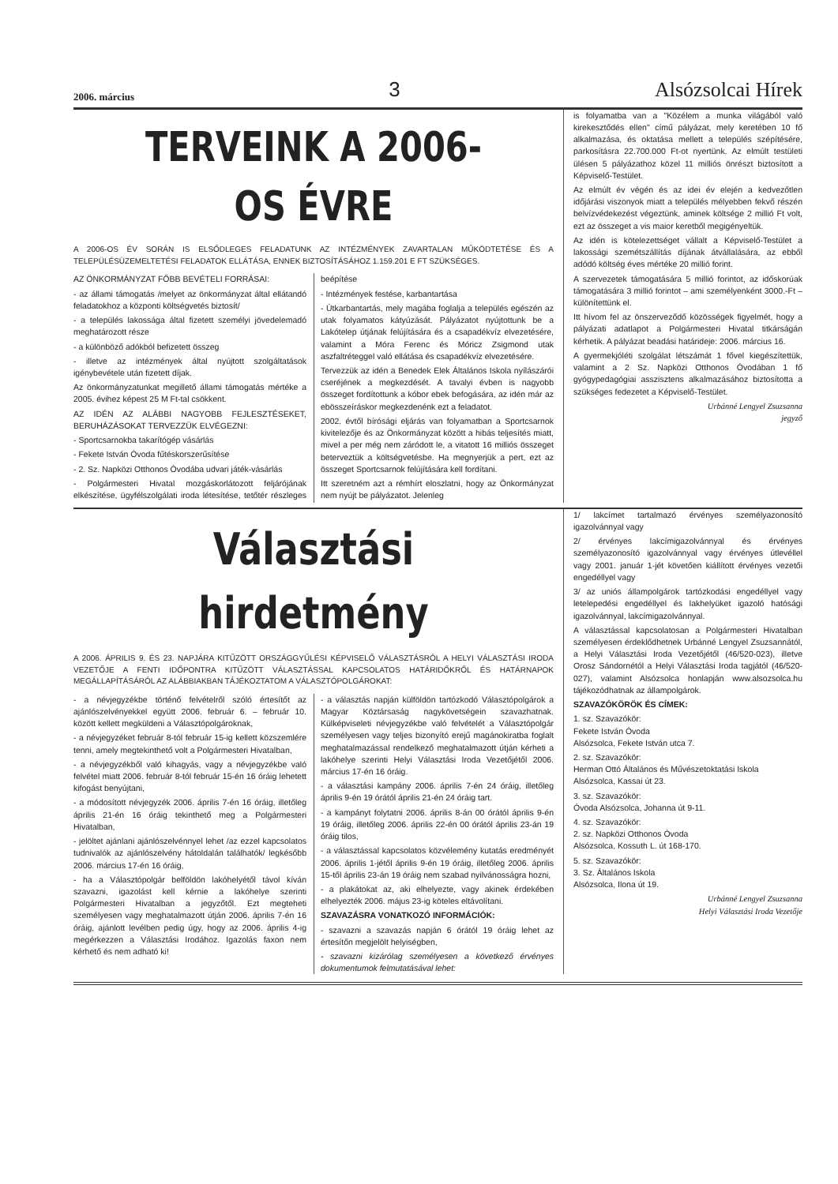2006. március 3 Alsózsolcai Hírek
TERVEINK A 2006-OS ÉVRE
A 2006-OS ÉV SORÁN IS ELSŐDLEGES FELADATUNK AZ INTÉZMÉNYEK ZAVARTALAN MŰKÖDTETÉSE ÉS A TELEPÜLÉSÜZEMELTETÉSI FELADATOK ELLÁTÁSA, ENNEK BIZTOSÍTÁSÁHOZ 1.159.201 E FT SZÜKSÉGES.
AZ ÖNKORMÁNYZAT FŐBB BEVÉTELI FORRÁSAI:
- az állami támogatás /melyet az önkormányzat által ellátandó feladatokhoz a központi költségvetés biztosít/
- a település lakossága által fizetett személyi jövedelemadó meghatározott része
- a különböző adókból befizetett összeg
- illetve az intézmények által nyújtott szolgáltatások igénybevétele után fizetett díjak.
Az önkormányzatunkat megillető állami támogatás mértéke a 2005. évihez képest 25 M Ft-tal csökkent.
AZ IDÉN AZ ALÁBBI NAGYOBB FEJLESZTÉSEKET, BERUHÁZÁSOKAT TERVEZZÜK ELVÉGEZNI:
- Sportcsarnokba takarítógép vásárlás
- Fekete István Óvoda fűtéskorszerűsítése
- 2. Sz. Napközi Otthonos Óvodába udvari játék-vásárlás
- Polgármesteri Hivatal mozgáskorlátozott feljárójának elkészítése, ügyfélszolgálati iroda létesítése, tetőtér részleges beépítése
- Intézmények festése, karbantartása
- Útkarbantartás, mely magába foglalja a település egészén az utak folyamatos kátyúzását. Pályázatot nyújtottunk be a Lakótelep útjának felújítására és a csapadékvíz elvezetésére, valamint a Móra Ferenc és Móricz Zsigmond utak aszfaltréteggel való ellátása és csapadékvíz elvezetésére.
Tervezzük az idén a Benedek Elek Általános Iskola nyílászárói cseréjének a megkezdését. A tavalyi évben is nagyobb összeget fordítottunk a kóbor ebek befogására, az idén már az ebösszeíráskor megkezdenénk ezt a feladatot.
2002. évtől bírósági eljárás van folyamatban a Sportcsarnok kivitelezője és az Önkormányzat között a hibás teljesítés miatt, mivel a per még nem záródott le, a vitatott 16 milliós összeget beterveztük a költségvetésbe. Ha megnyerjük a pert, ezt az összeget Sportcsarnok felújítására kell fordítani.
Itt szeretném azt a rémhírt eloszlatni, hogy az Önkormányzat nem nyújt be pályázatot. Jelenleg
is folyamatba van a "Közélem a munka világából való kirekesztődés ellen" című pályázat, mely keretében 10 fő alkalmazása, és oktatása mellett a település szépítésére, parkosításra 22.700.000 Ft-ot nyertünk. Az elmúlt testületi ülésen 5 pályázathoz közel 11 milliós önrészt biztosított a Képviselő-Testület.
Az elmúlt év végén és az idei év elején a kedvezőtlen időjárási viszonyok miatt a település mélyebben fekvő részén belvízvédekezést végeztünk, aminek költsége 2 millió Ft volt, ezt az összeget a vis maior keretből megigényeltük.
Az idén is kötelezettséget vállalt a Képviselő-Testület a lakossági szemétszállítás díjának átvállalására, az ebből adódó költség éves mértéke 20 millió forint.
A szervezetek támogatására 5 millió forintot, az időskorúak támogatására 3 millió forintot – ami személyenként 3000.-Ft – különítettünk el.
Itt hívom fel az önszerveződő közösségek figyelmét, hogy a pályázati adatlapot a Polgármesteri Hivatal titkárságán kérhetik. A pályázat beadási határideje: 2006. március 16.
A gyermekjóléti szolgálat létszámát 1 fővel kiegészítettük, valamint a 2 Sz. Napközi Otthonos Óvodában 1 fő gyógypedagógiai asszisztens alkalmazásához biztosította a szükséges fedezetet a Képviselő-Testület.
Urbánné Lengyel Zsuzsanna
jegyző
Választási hirdetmény
A 2006. ÁPRILIS 9. ÉS 23. NAPJÁRA KITŰZÖTT ORSZÁGGYŰLÉSI KÉPVISELŐ VÁLASZTÁSRÓL A HELYI VÁLASZTÁSI IRODA VEZETŐJE A FENTI IDŐPONTRA KITŰZÖTT VÁLASZTÁSSAL KAPCSOLATOS HATÁRIDŐKRŐL ÉS HATÁRNAPOK MEGÁLLAPÍTÁSÁRÓL AZ ALÁBBIAKBAN TÁJÉKOZTATOM A VÁLASZTÓPOLGÁROKAT:
- a névjegyzékbe történő felvételről szóló értesítőt az ajánlószelvényekkel együtt 2006. február 6. – február 10. között kellett megküldeni a Választópolgároknak,
- a névjegyzéket február 8-tól február 15-ig kellett közszemlére tenni, amely megtekinthető volt a Polgármesteri Hivatalban,
- a névjegyzékből való kihagyás, vagy a névjegyzékbe való felvétel miatt 2006. február 8-tól február 15-én 16 óráig lehetett kifogást benyújtani,
- a módosított névjegyzék 2006. április 7-én 16 óráig, illetőleg április 21-én 16 óráig tekinthető meg a Polgármesteri Hivatalban,
- jelöltet ajánlani ajánlószelvénnyel lehet /az ezzel kapcsolatos tudnivalók az ajánlószelvény hátoldalán találhatók/ legkésőbb 2006. március 17-én 16 óráig,
- ha a Választópolgár belföldön lakóhelyétől távol kíván szavazni, igazolást kell kérnie a lakóhelye szerinti Polgármesteri Hivatalban a jegyzőtől. Ezt megteheti személyesen vagy meghatalmazott útján 2006. április 7-én 16 óráig, ajánlott levélben pedig úgy, hogy az 2006. április 4-ig megérkezzen a Választási Irodához. Igazolás faxon nem kérhető és nem adható ki!
- a választás napján külföldön tartózkodó Választópolgárok a Magyar Köztársaság nagykövetségein szavazhatnak. Külképviseleti névjegyzékbe való felvételét a Választópolgár személyesen vagy teljes bizonyító erejű magánokiratba foglalt meghatalmazással rendelkező meghatalmazott útján kérheti a lakóhelye szerinti Helyi Választási Iroda Vezetőjétől 2006. március 17-én 16 óráig.
- a választási kampány 2006. április 7-én 24 óráig, illetőleg április 9-én 19 órától április 21-én 24 óráig tart.
- a kampányt folytatni 2006. április 8-án 00 órától április 9-én 19 óráig, illetőleg 2006. április 22-én 00 órától április 23-án 19 óráig tilos,
- a választással kapcsolatos közvélemény kutatás eredményét 2006. április 1-jétől április 9-én 19 óráig, illetőleg 2006. április 15-től április 23-án 19 óráig nem szabad nyilvánosságra hozni,
- a plakátokat az, aki elhelyezte, vagy akinek érdekében elhelyezték 2006. május 23-ig köteles eltávolítani.
SZAVAZÁSRA VONATKOZÓ INFORMÁCIÓK:
- szavazni a szavazás napján 6 órától 19 óráig lehet az értesítőn megjelölt helyiségben,
- szavazni kizárólag személyesen a következő érvényes dokumentumok felmutatásával lehet:
1/ lakcímet tartalmazó érvényes személyazonosító igazolvánnyal vagy
2/ érvényes lakcímigazolvánnyal és érvényes személyazonosító igazolvánnyal vagy érvényes útlevéllel vagy 2001. január 1-jét követően kiállított érvényes vezetői engedéllyel vagy
3/ az uniós állampolgárok tartózkodási engedéllyel vagy letelepedési engedéllyel és lakhelyüket igazoló hatósági igazolvánnyal, lakcímigazolvánnyal.
A választással kapcsolatosan a Polgármesteri Hivatalban személyesen érdeklődhetnek Urbánné Lengyel Zsuzsannától, a Helyi Választási Iroda Vezetőjétől (46/520-023), illetve Orosz Sándornétól a Helyi Választási Iroda tagjától (46/520-027), valamint Alsózsolca honlapján www.alsozsolca.hu tájékozódhatnak az állampolgárok.
SZAVAZÓKÖRÖK ÉS CÍMEK:
1. sz. Szavazókör:
Fekete István Óvoda
Alsózsolca, Fekete István utca 7.
2. sz. Szavazókör:
Herman Ottó Általános és Művészetoktatási Iskola
Alsózsolca, Kassai út 23.
3. sz. Szavazókör:
Óvoda Alsózsolca, Johanna út 9-11.
4. sz. Szavazókör:
2. sz. Napközi Otthonos Óvoda
Alsózsolca, Kossuth L. út 168-170.
5. sz. Szavazókör:
3. Sz. Általános Iskola
Alsózsolca, Ilona út 19.
Urbánné Lengyel Zsuzsanna
Helyi Választási Iroda Vezetője